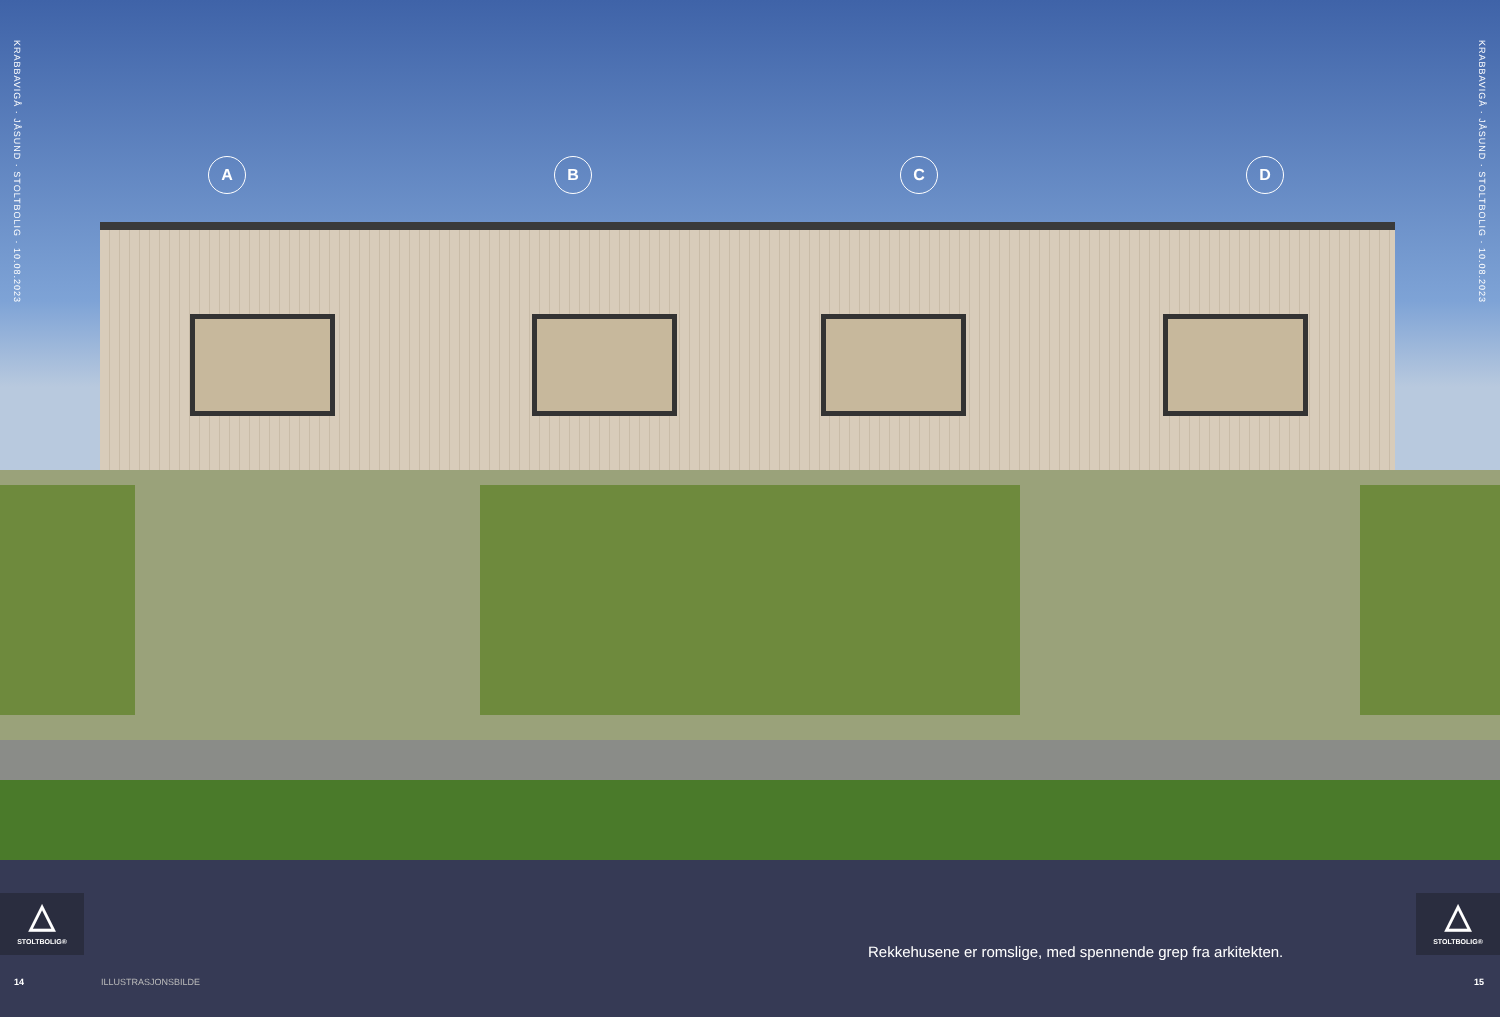KRABBAVIGÅ · JÅSUND · STOLTBOLIG · 10.08.2023
A B C D
KRABBAVIGÅ · JÅSUND · STOLTBOLIG · 10.08.2023
△
STOLTBOLIG®
△
STOLTBOLIG®
Rekkehusene er romslige, med spennende grep fra arkitekten.
14 ILLUSTRASJONSBILDE 15